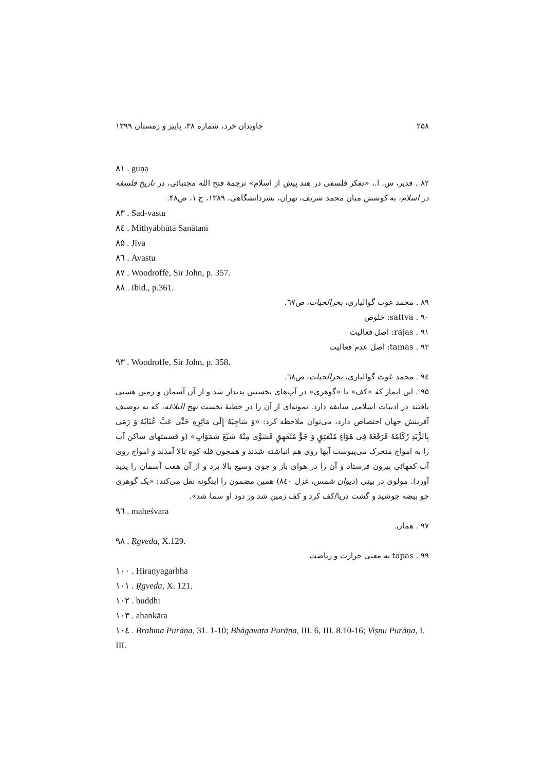۲۵۸ جاویدان خرد، شماره ۳۸، پاییز و زمستان ۱۳۹۹
۸۱ . guṇa
۸۲ . قدیر، س. ا.، «تفکر فلسفی در هند پیش از اسلام» ترجمهٔ فتح الله مجتبائی، در تاریخ فلسفه در اسلام، به کوشش میان محمد شریف، تهران، نشردانشگاهی، ۱۳۸۹، ج ۱، ص۴۸.
۸۳ . Sad-vastu
۸٤ . Mithyābhūtā Sanātanī
۸۵ . Jīva
۸٦ . Avastu
۸۷ . Woodroffe, Sir John, p. 357.
۸۸ . Ibid., p.361.
۸۹ . محمد غوث گوالیاری، بحرالحیات، ص٦٧.
۹۰ . sattva: خلوص
۹۱ . rajas: اصل فعالیت
۹۲ . tamas: اصل عدم فعالیت
۹۳ . Woodroffe, Sir John, p. 358.
۹٤ . محمد غوث گوالیاری، بحرالحیات، ص٦٨.
۹۵ . این ایماژ که «کف» یا «گوهری» در آب‌های نخستین پدیدار شد و از آن آسمان و زمین هستی یافتند در ادبیات اسلامی سابقه دارد. نمونه‌ای از آن را در خطبهٔ نخست نهج البلاغه، که به توصیف آفرینش جهان اختصاص دارد، می‌توان ملاحظه کرد: «وَ سَاجِیَهُ إِلَی مَائِرِهِ حَتَّی عَبَّ عُبَابُهُ وَ رَمَی بِالزَّبَدِ رُکَامُهُ فَرَفَعَهُ فِی هَوَاءٍ مُنْفَتِقٍ وَ جَوٍّ مُنْفَهِقٍ فَسَوَّی مِنْهُ سَبْعَ سَمَوَاتٍ» (و قسمتهای ساکن آب را به امواج متحرک می‌پیوست آبها روی هم انباشته شدند و همچون قله کوه بالا آمدند و امواج روی آب کفهائی بیرون فرستاد و آن را در هوای باز و جوی وسیع بالا برد و از آن هفت آسمان را پدید آورد). مولوی در بیتی (دیوان شمس، غزل ۸٤۰) همین مضمون را اینگونه نقل می‌کند: «یک گوهری چو بیضه جوشید و گشت دریا/کف کرد و کف زمین شد وز دود او سما شد».
۹٦ . maheśvara
۹۷ . همان.
۹۸ . Ṛgveda, X.129.
۹۹ . tapas به معنی حرارت و ریاضت
۱۰۰ . Hiraṇyagarbha
۱۰۱ . Ṛgveda, X. 121.
۱۰۲ . buddhi
۱۰۳ . ahaṅkāra
۱۰٤ . Brahma Purāṇa, 31. 1-10; Bhāgavata Purāṇa, III. 6, III. 8.10-16; Viṣṇu Purāṇa, I. III.